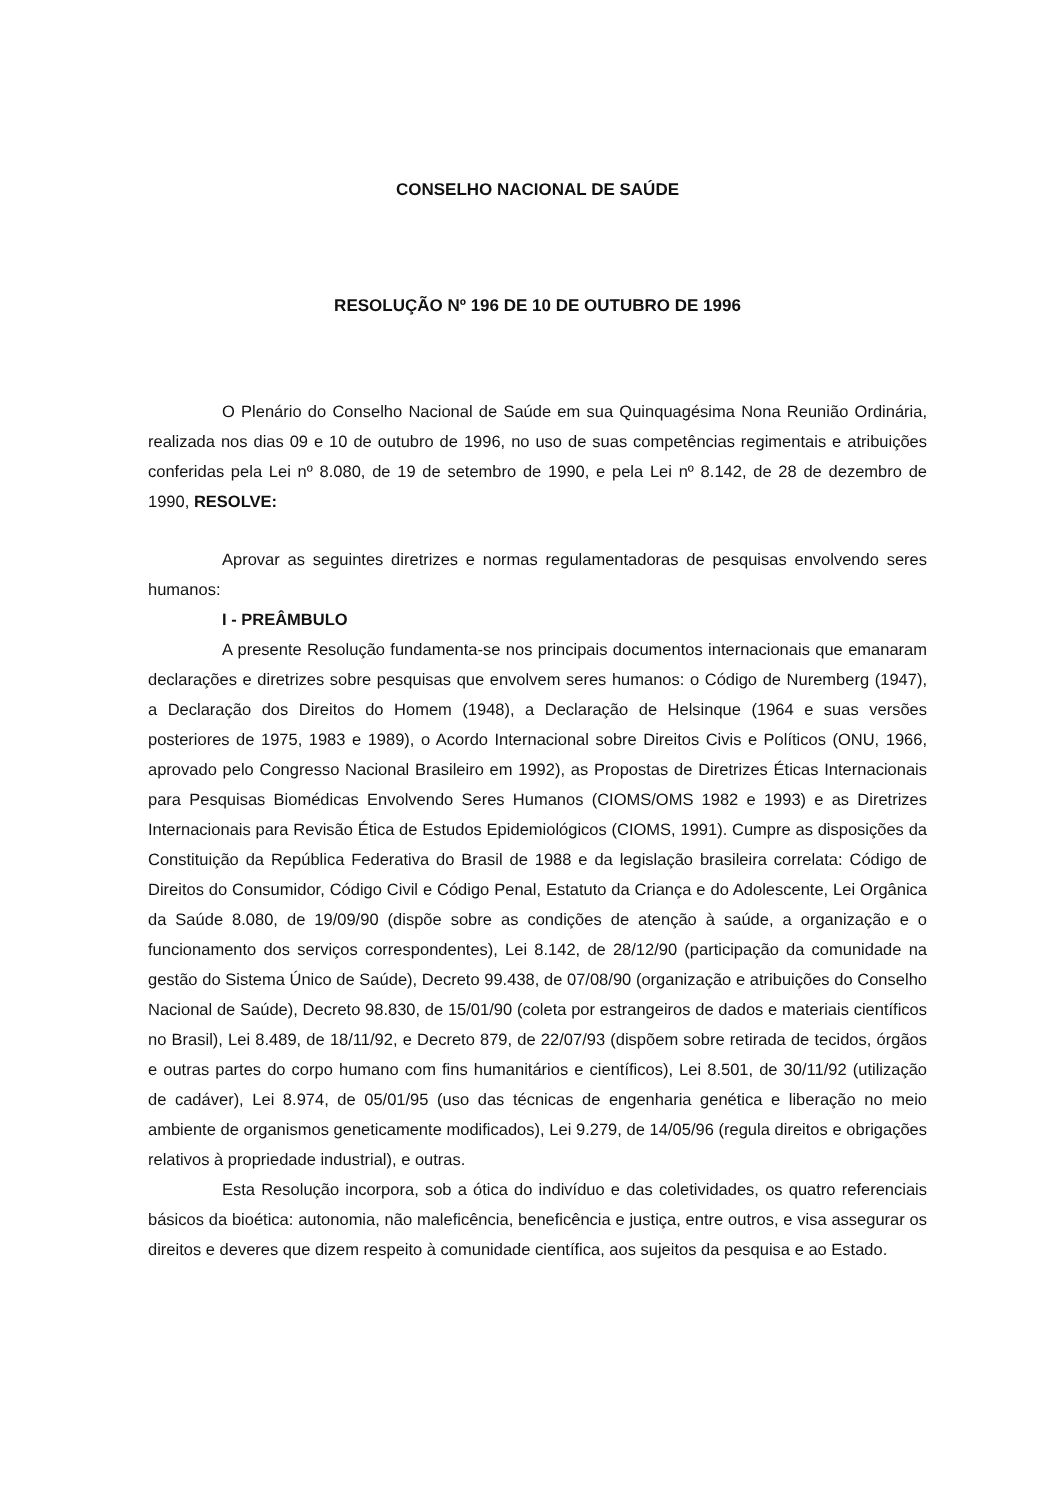CONSELHO NACIONAL DE SAÚDE
RESOLUÇÃO Nº 196 DE 10 DE OUTUBRO DE 1996
O Plenário do Conselho Nacional de Saúde em sua Quinquagésima Nona Reunião Ordinária, realizada nos dias 09 e 10 de outubro de 1996, no uso de suas competências regimentais e atribuições conferidas pela Lei nº 8.080, de 19 de setembro de 1990, e pela Lei nº 8.142, de 28 de dezembro de 1990, RESOLVE:
Aprovar as seguintes diretrizes e normas regulamentadoras de pesquisas envolvendo seres humanos:
I - PREÂMBULO
A presente Resolução fundamenta-se nos principais documentos internacionais que emanaram declarações e diretrizes sobre pesquisas que envolvem seres humanos: o Código de Nuremberg (1947), a Declaração dos Direitos do Homem (1948), a Declaração de Helsinque (1964 e suas versões posteriores de 1975, 1983 e 1989), o Acordo Internacional sobre Direitos Civis e Políticos (ONU, 1966, aprovado pelo Congresso Nacional Brasileiro em 1992), as Propostas de Diretrizes Éticas Internacionais para Pesquisas Biomédicas Envolvendo Seres Humanos (CIOMS/OMS 1982 e 1993) e as Diretrizes Internacionais para Revisão Ética de Estudos Epidemiológicos (CIOMS, 1991). Cumpre as disposições da Constituição da República Federativa do Brasil de 1988 e da legislação brasileira correlata: Código de Direitos do Consumidor, Código Civil e Código Penal, Estatuto da Criança e do Adolescente, Lei Orgânica da Saúde 8.080, de 19/09/90 (dispõe sobre as condições de atenção à saúde, a organização e o funcionamento dos serviços correspondentes), Lei 8.142, de 28/12/90 (participação da comunidade na gestão do Sistema Único de Saúde), Decreto 99.438, de 07/08/90 (organização e atribuições do Conselho Nacional de Saúde), Decreto 98.830, de 15/01/90 (coleta por estrangeiros de dados e materiais científicos no Brasil), Lei 8.489, de 18/11/92, e Decreto 879, de 22/07/93 (dispõem sobre retirada de tecidos, órgãos e outras partes do corpo humano com fins humanitários e científicos), Lei 8.501, de 30/11/92 (utilização de cadáver), Lei 8.974, de 05/01/95 (uso das técnicas de engenharia genética e liberação no meio ambiente de organismos geneticamente modificados), Lei 9.279, de 14/05/96 (regula direitos e obrigações relativos à propriedade industrial), e outras.
Esta Resolução incorpora, sob a ótica do indivíduo e das coletividades, os quatro referenciais básicos da bioética: autonomia, não maleficência, beneficência e justiça, entre outros, e visa assegurar os direitos e deveres que dizem respeito à comunidade científica, aos sujeitos da pesquisa e ao Estado.